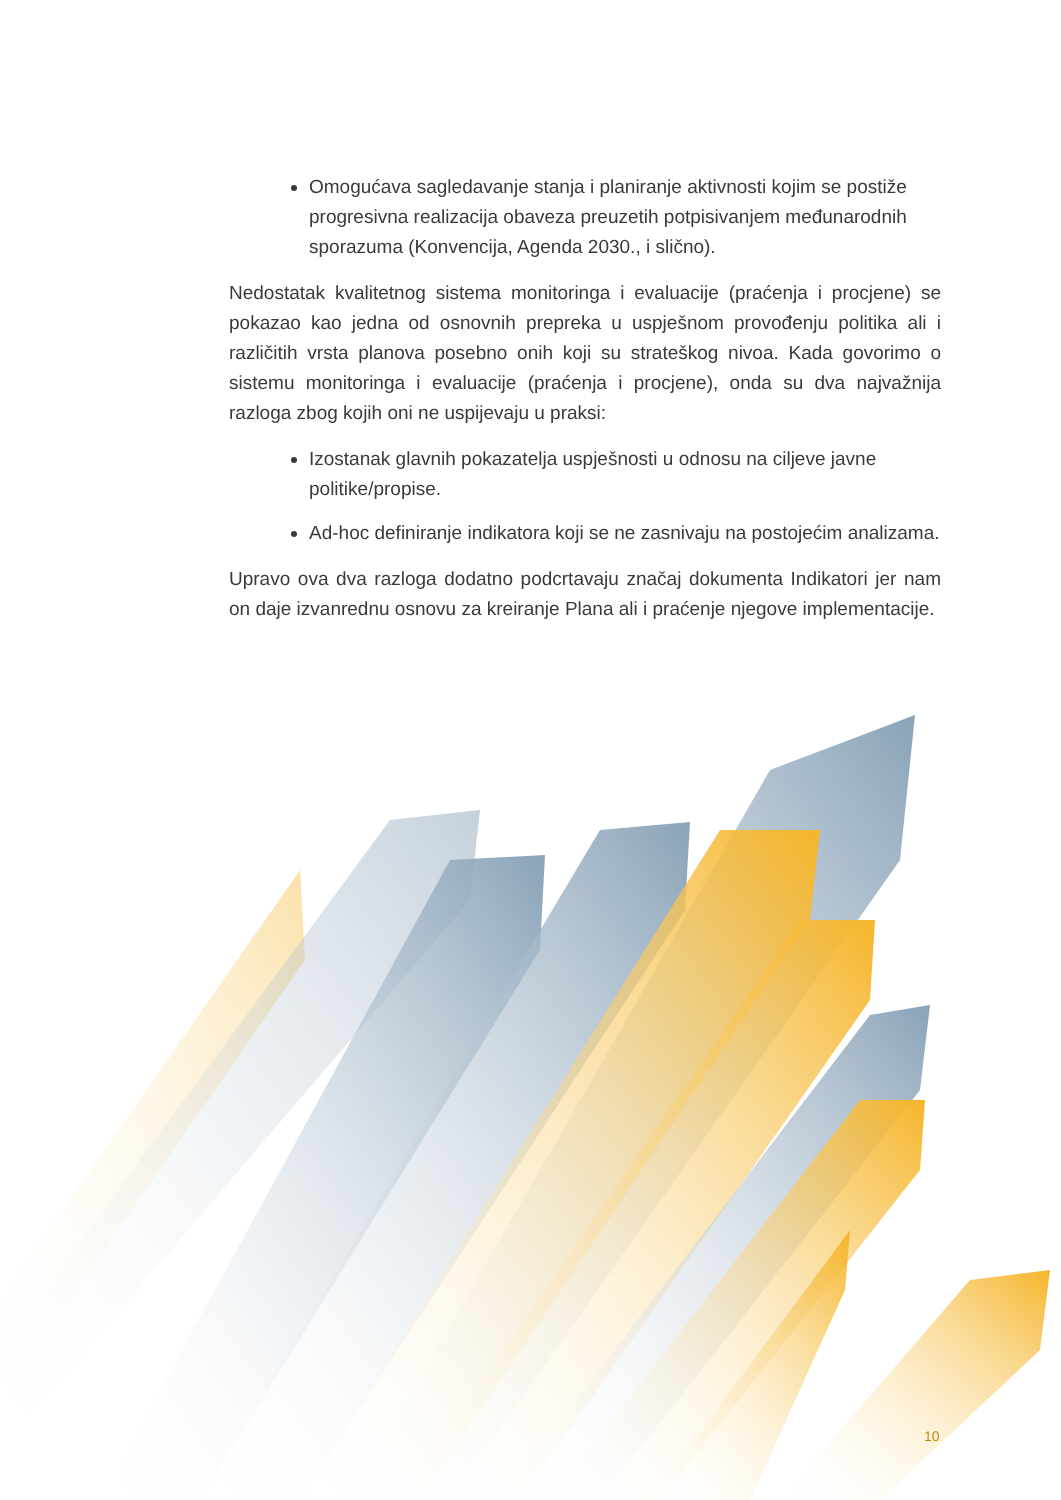Omogućava sagledavanje stanja i planiranje aktivnosti kojim se postiže progresivna realizacija obaveza preuzetih potpisivanjem međunarodnih sporazuma (Konvencija, Agenda 2030., i slično).
Nedostatak kvalitetnog sistema monitoringa i evaluacije (praćenja i procjene) se pokazao kao jedna od osnovnih prepreka u uspješnom provođenju politika ali i različitih vrsta planova posebno onih koji su strateškog nivoa. Kada govorimo o sistemu monitoringa i evaluacije (praćenja i procjene), onda su dva najvažnija razloga zbog kojih oni ne uspijevaju u praksi:
Izostanak glavnih pokazatelja uspješnosti u odnosu na ciljeve javne politike/propise.
Ad-hoc definiranje indikatora koji se ne zasnivaju na postojećim analizama.
Upravo ova dva razloga dodatno podcrtavaju značaj dokumenta Indikatori jer nam on daje izvanrednu osnovu za kreiranje Plana ali i praćenje njegove implementacije.
10